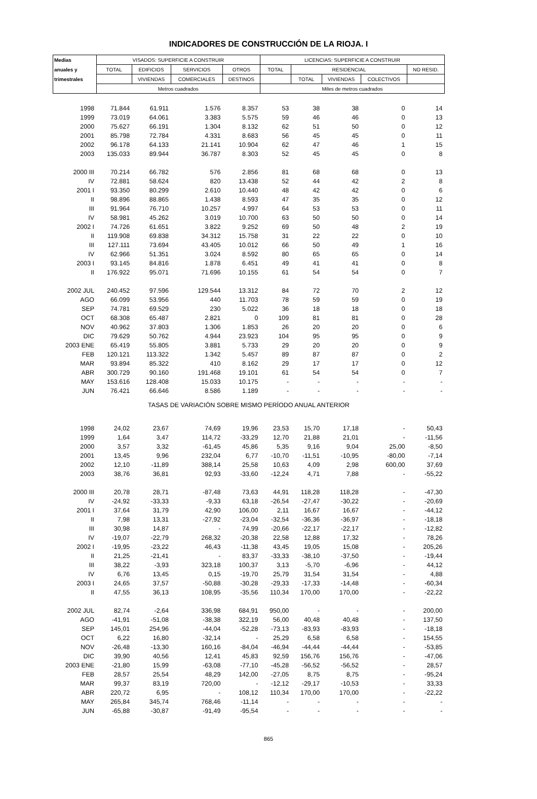INDICADORES DE CONSTRUCCIÓN DE LA RIOJA. I
| Medias | VISADOS: SUPERFICIE A CONSTRUIR | | | | LICENCIAS: SUPERFICIE A CONSTRUIR | | | | |
| --- | --- | --- | --- | --- | --- | --- | --- | --- | --- |
| anuales y | TOTAL | EDIFICIOS | SERVICIOS | OTROS | TOTAL | RESIDENCIAL | | | NO RESID. |
| trimestrales | | VIVIENDAS | COMERCIALES | DESTINOS | | TOTAL | VIVIENDAS | COLECTIVOS | |
| | Metros cuadrados | | | | Miles de metros cuadrados | | | | |
| 1998 | 71.844 | 61.911 | 1.576 | 8.357 | 53 | 38 | 38 | 0 | 14 |
| 1999 | 73.019 | 64.061 | 3.383 | 5.575 | 59 | 46 | 46 | 0 | 13 |
| 2000 | 75.627 | 66.191 | 1.304 | 8.132 | 62 | 51 | 50 | 0 | 12 |
| 2001 | 85.798 | 72.784 | 4.331 | 8.683 | 56 | 45 | 45 | 0 | 11 |
| 2002 | 96.178 | 64.133 | 21.141 | 10.904 | 62 | 47 | 46 | 1 | 15 |
| 2003 | 135.033 | 89.944 | 36.787 | 8.303 | 52 | 45 | 45 | 0 | 8 |
| 2000 III | 70.214 | 66.782 | 576 | 2.856 | 81 | 68 | 68 | 0 | 13 |
| IV | 72.881 | 58.624 | 820 | 13.438 | 52 | 44 | 42 | 2 | 8 |
| 2001 I | 93.350 | 80.299 | 2.610 | 10.440 | 48 | 42 | 42 | 0 | 6 |
| II | 98.896 | 88.865 | 1.438 | 8.593 | 47 | 35 | 35 | 0 | 12 |
| III | 91.964 | 76.710 | 10.257 | 4.997 | 64 | 53 | 53 | 0 | 11 |
| IV | 58.981 | 45.262 | 3.019 | 10.700 | 63 | 50 | 50 | 0 | 14 |
| 2002 I | 74.726 | 61.651 | 3.822 | 9.252 | 69 | 50 | 48 | 2 | 19 |
| II | 119.908 | 69.838 | 34.312 | 15.758 | 31 | 22 | 22 | 0 | 10 |
| III | 127.111 | 73.694 | 43.405 | 10.012 | 66 | 50 | 49 | 1 | 16 |
| IV | 62.966 | 51.351 | 3.024 | 8.592 | 80 | 65 | 65 | 0 | 14 |
| 2003 I | 93.145 | 84.816 | 1.878 | 6.451 | 49 | 41 | 41 | 0 | 8 |
| II | 176.922 | 95.071 | 71.696 | 10.155 | 61 | 54 | 54 | 0 | 7 |
| 2002 JUL | 240.452 | 97.596 | 129.544 | 13.312 | 84 | 72 | 70 | 2 | 12 |
| AGO | 66.099 | 53.956 | 440 | 11.703 | 78 | 59 | 59 | 0 | 19 |
| SEP | 74.781 | 69.529 | 230 | 5.022 | 36 | 18 | 18 | 0 | 18 |
| OCT | 68.308 | 65.487 | 2.821 | 0 | 109 | 81 | 81 | 0 | 28 |
| NOV | 40.962 | 37.803 | 1.306 | 1.853 | 26 | 20 | 20 | 0 | 6 |
| DIC | 79.629 | 50.762 | 4.944 | 23.923 | 104 | 95 | 95 | 0 | 9 |
| 2003 ENE | 65.419 | 55.805 | 3.881 | 5.733 | 29 | 20 | 20 | 0 | 9 |
| FEB | 120.121 | 113.322 | 1.342 | 5.457 | 89 | 87 | 87 | 0 | 2 |
| MAR | 93.894 | 85.322 | 410 | 8.162 | 29 | 17 | 17 | 0 | 12 |
| ABR | 300.729 | 90.160 | 191.468 | 19.101 | 61 | 54 | 54 | 0 | 7 |
| MAY | 153.616 | 128.408 | 15.033 | 10.175 | - | - | - | - | - |
| JUN | 76.421 | 66.646 | 8.586 | 1.189 | - | - | - | - | - |
| TASAS DE VARIACIÓN SOBRE MISMO PERÍODO ANUAL ANTERIOR | | | | | | | | | |
| 1998 | 24,02 | 23,67 | 74,69 | 19,96 | 23,53 | 15,70 | 17,18 | - | 50,43 |
| 1999 | 1,64 | 3,47 | 114,72 | -33,29 | 12,70 | 21,88 | 21,01 | - | -11,56 |
| 2000 | 3,57 | 3,32 | -61,45 | 45,86 | 5,35 | 9,16 | 9,04 | 25,00 | -8,50 |
| 2001 | 13,45 | 9,96 | 232,04 | 6,77 | -10,70 | -11,51 | -10,95 | -80,00 | -7,14 |
| 2002 | 12,10 | -11,89 | 388,14 | 25,58 | 10,63 | 4,09 | 2,98 | 600,00 | 37,69 |
| 2003 | 38,76 | 36,81 | 92,93 | -33,60 | -12,24 | 4,71 | 7,88 | - | -55,22 |
| 2000 III | 20,78 | 28,71 | -87,48 | 73,63 | 44,91 | 118,28 | 118,28 | - | -47,30 |
| IV | -24,92 | -33,33 | -9,33 | 63,18 | -26,54 | -27,47 | -30,22 | - | -20,69 |
| 2001 I | 37,64 | 31,79 | 42,90 | 106,00 | 2,11 | 16,67 | 16,67 | - | -44,12 |
| II | 7,98 | 13,31 | -27,92 | -23,04 | -32,54 | -36,36 | -36,97 | - | -18,18 |
| III | 30,98 | 14,87 | - | 74,99 | -20,66 | -22,17 | -22,17 | - | -12,82 |
| IV | -19,07 | -22,79 | 268,32 | -20,38 | 22,58 | 12,88 | 17,32 | - | 78,26 |
| 2002 I | -19,95 | -23,22 | 46,43 | -11,38 | 43,45 | 19,05 | 15,08 | - | 205,26 |
| II | 21,25 | -21,41 | - | 83,37 | -33,33 | -38,10 | -37,50 | - | -19,44 |
| III | 38,22 | -3,93 | 323,18 | 100,37 | 3,13 | -5,70 | -6,96 | - | 44,12 |
| IV | 6,76 | 13,45 | 0,15 | -19,70 | 25,79 | 31,54 | 31,54 | - | 4,88 |
| 2003 I | 24,65 | 37,57 | -50,88 | -30,28 | -29,33 | -17,33 | -14,48 | - | -60,34 |
| II | 47,55 | 36,13 | 108,95 | -35,56 | 110,34 | 170,00 | 170,00 | - | -22,22 |
| 2002 JUL | 82,74 | -2,64 | 336,98 | 684,91 | 950,00 | - | - | - | 200,00 |
| AGO | -41,91 | -51,08 | -38,38 | 322,19 | 56,00 | 40,48 | 40,48 | - | 137,50 |
| SEP | 145,01 | 254,96 | -44,04 | -52,28 | -73,13 | -83,93 | -83,93 | - | -18,18 |
| OCT | 6,22 | 16,80 | -32,14 | - | 25,29 | 6,58 | 6,58 | - | 154,55 |
| NOV | -26,48 | -13,30 | 160,16 | -84,04 | -46,94 | -44,44 | -44,44 | - | -53,85 |
| DIC | 39,90 | 40,56 | 12,41 | 45,83 | 92,59 | 156,76 | 156,76 | - | -47,06 |
| 2003 ENE | -21,80 | 15,99 | -63,08 | -77,10 | -45,28 | -56,52 | -56,52 | - | 28,57 |
| FEB | 28,57 | 25,54 | 48,29 | 142,00 | -27,05 | 8,75 | 8,75 | - | -95,24 |
| MAR | 99,37 | 83,19 | 720,00 | - | -12,12 | -29,17 | -10,53 | - | 33,33 |
| ABR | 220,72 | 6,95 | - | 108,12 | 110,34 | 170,00 | 170,00 | - | -22,22 |
| MAY | 265,84 | 345,74 | 768,46 | -11,14 | - | - | - | - | - |
| JUN | -65,88 | -30,87 | -91,49 | -95,54 | - | - | - | - | - |
865